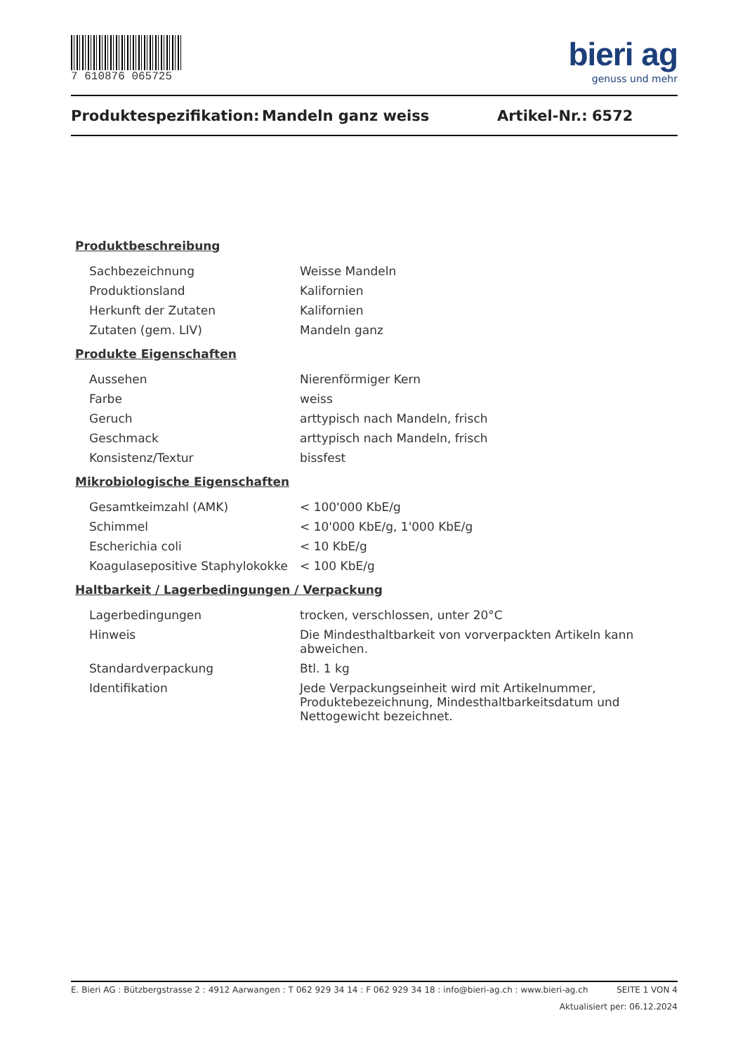7 610876 065725
bieri ag
genuss und mehr
Produktespezifikation: Mandeln ganz weiss Artikel-Nr.: 6572
Produktbeschreibung
| Sachbezeichnung | Weisse Mandeln |
| Produktionsland | Kalifornien |
| Herkunft der Zutaten | Kalifornien |
| Zutaten (gem. LIV) | Mandeln ganz |
Produkte Eigenschaften
| Aussehen | Nierenförmiger Kern |
| Farbe | weiss |
| Geruch | arttypisch nach Mandeln, frisch |
| Geschmack | arttypisch nach Mandeln, frisch |
| Konsistenz/Textur | bissfest |
Mikrobiologische Eigenschaften
| Gesamtkeimzahl (AMK) | < 100'000 KbE/g |
| Schimmel | < 10'000 KbE/g, 1'000 KbE/g |
| Escherichia coli | < 10 KbE/g |
| Koagulasepositive Staphylokokke | < 100 KbE/g |
Haltbarkeit / Lagerbedingungen / Verpackung
| Lagerbedingungen | trocken, verschlossen, unter 20°C |
| Hinweis | Die Mindesthaltbarkeit von vorverpackten Artikeln kann abweichen. |
| Standardverpackung | Btl. 1 kg |
| Identifikation | Jede Verpackungseinheit wird mit Artikelnummer, Produktebezeichnung, Mindesthaltbarkeitsdatum und Nettogewicht bezeichnet. |
E. Bieri AG : Bützbergstrasse 2 : 4912 Aarwangen : T 062 929 34 14 : F 062 929 34 18 : info@bieri-ag.ch : www.bieri-ag.ch SEITE 1 VON 4
Aktualisiert per: 06.12.2024